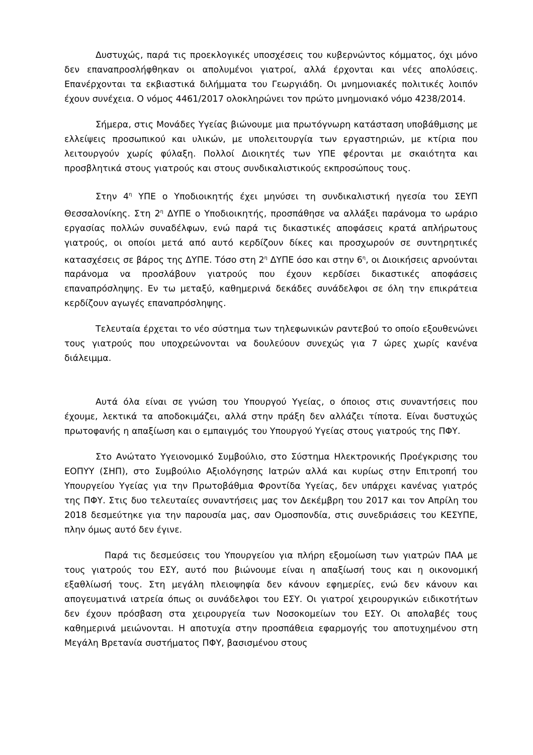Δυστυχώς, παρά τις προεκλογικές υποσχέσεις του κυβερνώντος κόμματος, όχι μόνο δεν επαναπροσλήφθηκαν οι απολυμένοι γιατροί, αλλά έρχονται και νέες απολύσεις. Επανέρχονται τα εκβιαστικά διλήμματα του Γεωργιάδη. Οι μνημονιακές πολιτικές λοιπόν έχουν συνέχεια. Ο νόμος 4461/2017 ολοκληρώνει τον πρώτο μνημονιακό νόμο 4238/2014.
Σήμερα, στις Μονάδες Υγείας βιώνουμε μια πρωτόγνωρη κατάσταση υποβάθμισης με ελλείψεις προσωπικού και υλικών, με υπολειτουργία των εργαστηριών, με κτίρια που λειτουργούν χωρίς φύλαξη. Πολλοί Διοικητές των ΥΠΕ φέρονται με σκαιότητα και προσβλητικά στους γιατρούς και στους συνδικαλιστικούς εκπροσώπους τους.
Στην 4<sup>η</sup> ΥΠΕ ο Υποδιοικητής έχει μηνύσει τη συνδικαλιστική ηγεσία του ΣΕΥΠ Θεσσαλονίκης. Στη 2<sup>η</sup> ΔΥΠΕ ο Υποδιοικητής, προσπάθησε να αλλάξει παράνομα το ωράριο εργασίας πολλών συναδέλφων, ενώ παρά τις δικαστικές αποφάσεις κρατά απλήρωτους γιατρούς, οι οποίοι μετά από αυτό κερδίζουν δίκες και προσχωρούν σε συντηρητικές κατασχέσεις σε βάρος της ΔΥΠΕ. Τόσο στη 2<sup>η</sup> ΔΥΠΕ όσο και στην 6<sup>η</sup>, οι Διοικήσεις αρνούνται παράνομα να προσλάβουν γιατρούς που έχουν κερδίσει δικαστικές αποφάσεις επαναπρόσληψης. Εν τω μεταξύ, καθημερινά δεκάδες συνάδελφοι σε όλη την επικράτεια κερδίζουν αγωγές επαναπρόσληψης.
Τελευταία έρχεται το νέο σύστημα των τηλεφωνικών ραντεβού το οποίο εξουθενώνει τους γιατρούς που υποχρεώνονται να δουλεύουν συνεχώς για 7 ώρες χωρίς κανένα διάλειμμα.
Αυτά όλα είναι σε γνώση του Υπουργού Υγείας, ο όποιος στις συναντήσεις που έχουμε, λεκτικά τα αποδοκιμάζει, αλλά στην πράξη δεν αλλάζει τίποτα. Είναι δυστυχώς πρωτοφανής η απαξίωση και ο εμπαιγμός του Υπουργού Υγείας στους γιατρούς της ΠΦΥ.
Στο Ανώτατο Υγειονομικό Συμβούλιο, στο Σύστημα Ηλεκτρονικής Προέγκρισης του ΕΟΠΥΥ (ΣΗΠ), στο Συμβούλιο Αξιολόγησης Ιατρών αλλά και κυρίως στην Επιτροπή του Υπουργείου Υγείας για την Πρωτοβάθμια Φροντίδα Υγείας, δεν υπάρχει κανένας γιατρός της ΠΦΥ. Στις δυο τελευταίες συναντήσεις μας τον Δεκέμβρη του 2017 και τον Απρίλη του 2018 δεσμεύτηκε για την παρουσία μας, σαν Ομοσπονδία, στις συνεδριάσεις του ΚΕΣΥΠΕ, πλην όμως αυτό δεν έγινε.
Παρά τις δεσμεύσεις του Υπουργείου για πλήρη εξομοίωση των γιατρών ΠΑΑ με τους γιατρούς του ΕΣΥ, αυτό που βιώνουμε είναι η απαξίωσή τους και η οικονομική εξαθλίωσή τους. Στη μεγάλη πλειοψηφία δεν κάνουν εφημερίες, ενώ δεν κάνουν και απογευματινά ιατρεία όπως οι συνάδελφοι του ΕΣΥ. Οι γιατροί χειρουργικών ειδικοτήτων δεν έχουν πρόσβαση στα χειρουργεία των Νοσοκομείων του ΕΣΥ. Οι απολαβές τους καθημερινά μειώνονται. Η αποτυχία στην προσπάθεια εφαρμογής του αποτυχημένου στη Μεγάλη Βρετανία συστήματος ΠΦΥ, βασισμένου στους